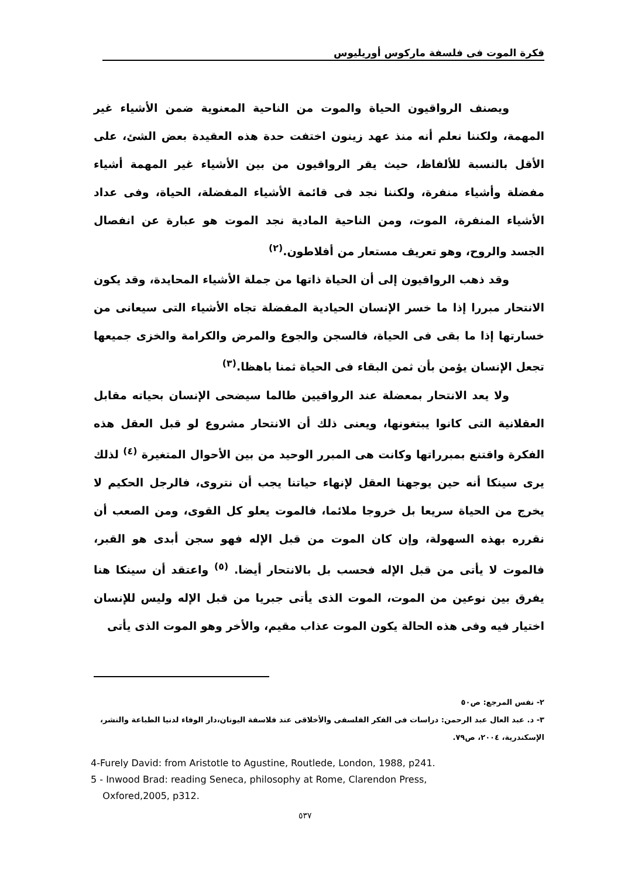فكرة الموت فى فلسفة ماركوس أوريليوس
ويصنف الرواقيون الحياة والموت من الناحية المعنوية ضمن الأشياء غير المهمة، ولكننا نعلم أنه منذ عهد زينون اختفت حدة هذه العقيدة بعض الشئ، على الأقل بالنسبة للألفاظ، حيث يقر الرواقيون من بين الأشياء غير المهمة أشياء مفضلة وأشياء منفرة، ولكننا نجد فى قائمة الأشياء المفضلة، الحياة، وفى عداد الأشياء المنفرة، الموت، ومن الناحية المادية نجد الموت هو عبارة عن انفصال الجسد والروح، وهو تعريف مستعار من أفلاطون.<sup>(٢)</sup>
وقد ذهب الرواقيون إلى أن الحياة ذاتها من جملة الأشياء المحايدة، وقد يكون الانتحار مبررا إذا ما خسر الإنسان الحيادية المفضلة تجاه الأشياء التى سيعانى من خسارتها إذا ما بقى فى الحياة، فالسجن والجوع والمرض والكرامة والخزى جميعها تجعل الإنسان يؤمن بأن ثمن البقاء فى الحياة ثمنا باهظا.<sup>(٣)</sup>
ولا يعد الانتحار بمعضلة عند الرواقيين طالما سيضحى الإنسان بحياته مقابل العقلانية التى كانوا يبتغونها، ويعنى ذلك أن الانتحار مشروع لو قبل العقل هذه الفكرة واقتنع بمبرراتها وكانت هى المبرر الوحيد من بين الأحوال المتغيرة <sup>(٤)</sup> لذلك يرى سينكا أنه حين يوجهنا العقل لإنهاء حياتنا يجب أن نتروى، فالرجل الحكيم لا يخرج من الحياة سريعا بل خروجا ملائما، فالموت يعلو كل القوى، ومن الصعب أن نقرره بهذه السهولة، وإن كان الموت من قبل الإله فهو سجن أبدى هو القبر، فالموت لا يأتى من قبل الإله فحسب بل بالانتحار أيضا. <sup>(٥)</sup> واعتقد أن سينكا هنا يفرق بين نوعين من الموت، الموت الذى يأتى جبريا من قبل الإله وليس للإنسان اختيار فيه وفى هذه الحالة يكون الموت عذاب مقيم، والأخر وهو الموت الذى يأتى
٢- نفس المرجع: ص٥٠
٣- د. عبد العال عبد الرحمن: دراسات فى الفكر الفلسفى والأخلاقى عند فلاسفة اليونان،دار الوفاء لدنيا الطباعة والنشر، الإسكندرية، ٢٠٠٤، ص٧٩.
4-Furely David: from Aristotle to Agustine, Routlede, London, 1988, p241.
5 - Inwood Brad: reading Seneca, philosophy at Rome, Clarendon Press,
Oxfored,2005, p312.
٥٣٧